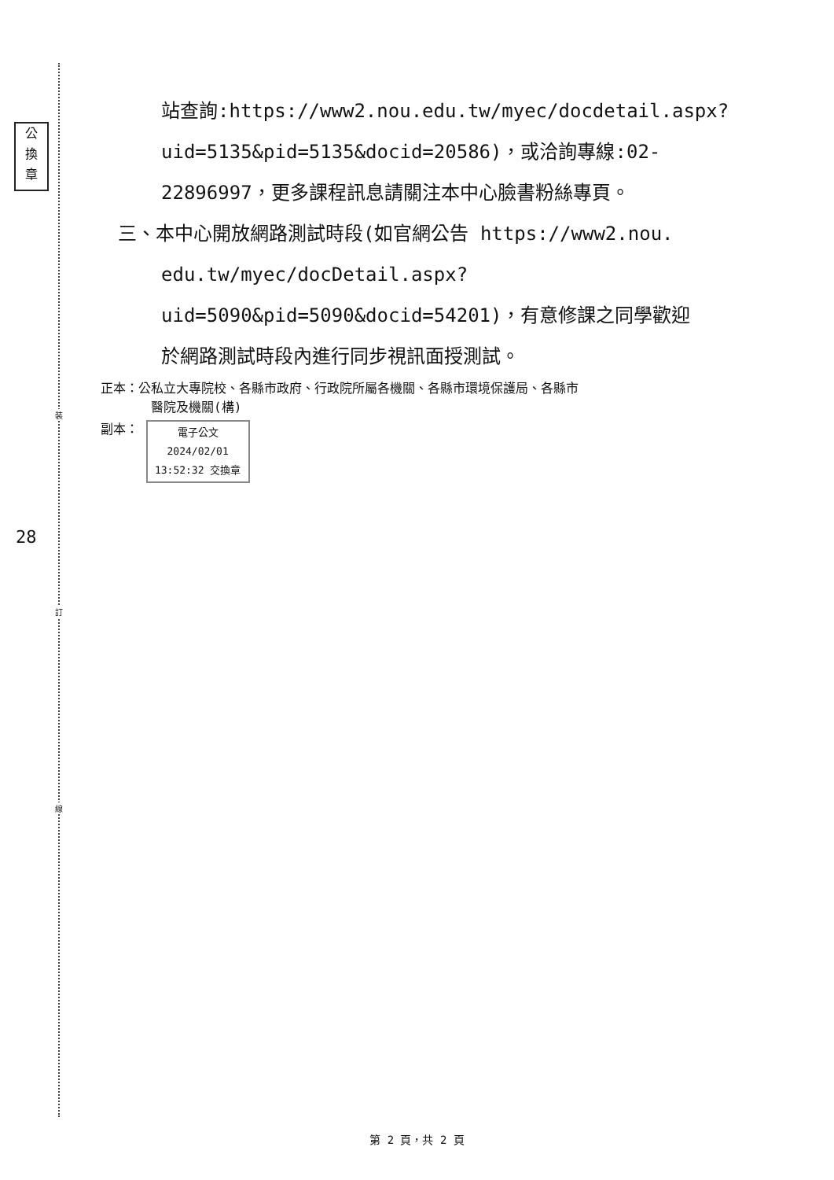公
換
章
28
裝
訂
線
站查詢:https://www2.nou.edu.tw/myec/docdetail.aspx?
uid=5135&pid=5135&docid=20586)，或洽詢專線:02-
22896997，更多課程訊息請關注本中心臉書粉絲專頁。
三、本中心開放網路測試時段(如官網公告 https://www2.nou.
edu.tw/myec/docDetail.aspx?
uid=5090&pid=5090&docid=54201)，有意修課之同學歡迎
於網路測試時段內進行同步視訊面授測試。
正本：公私立大專院校、各縣市政府、行政院所屬各機關、各縣市環境保護局、各縣市
醫院及機關(構)
副本： 電子公文 2024/02/01 13:52:32 交換章
第 2 頁，共 2 頁